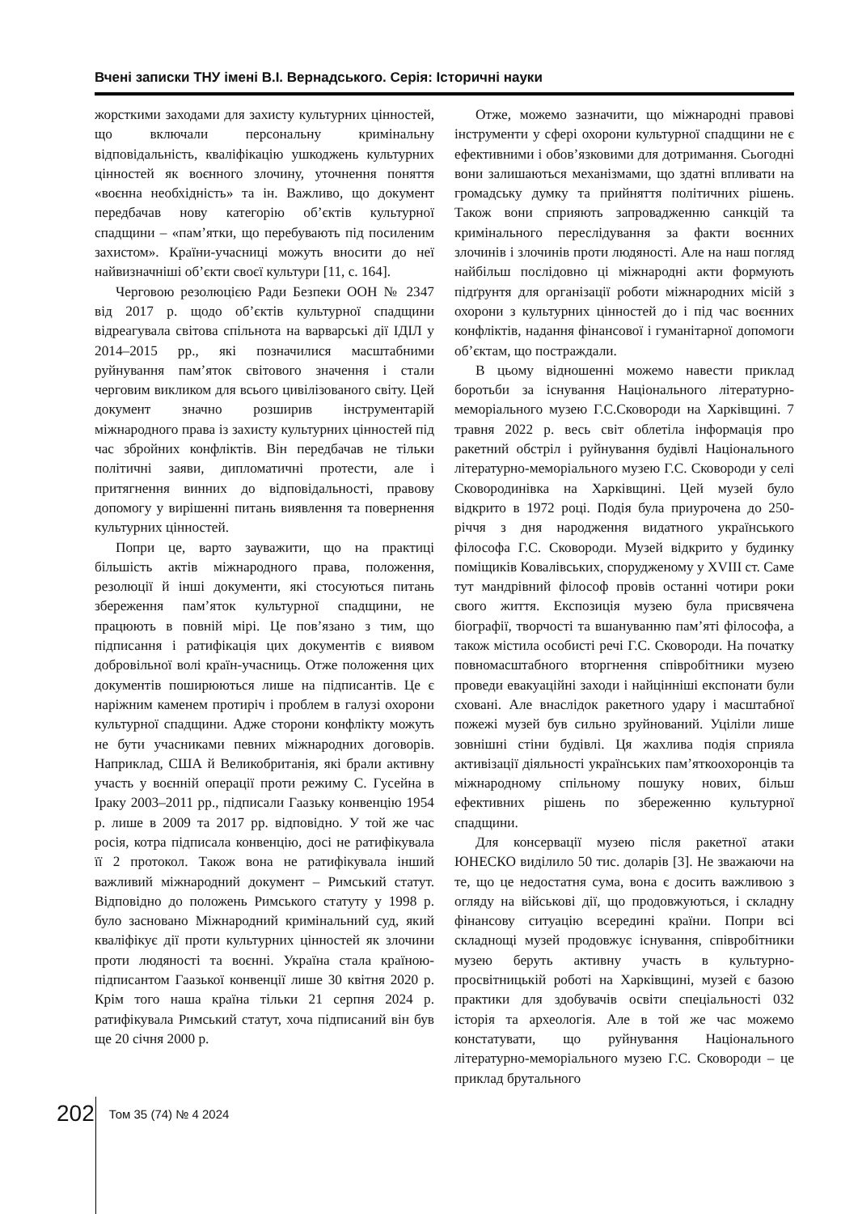Вчені записки ТНУ імені В.І. Вернадського. Серія: Історичні науки
жорсткими заходами для захисту культурних цінностей, що включали персональну кримінальну відповідальність, кваліфікацію ушкоджень культурних цінностей як воєнного злочину, уточнення поняття «воєнна необхідність» та ін. Важливо, що документ передбачав нову категорію об’єктів культурної спадщини – «пам’ятки, що перебувають під посиленим захистом». Країни-учасниці можуть вносити до неї найвизначніші об’єкти своєї культури [11, с. 164].
Черговою резолюцією Ради Безпеки ООН № 2347 від 2017 р. щодо об’єктів культурної спадщини відреагувала світова спільнота на варварські дії ІДІЛ у 2014–2015 рр., які позначилися масштабними руйнування пам’яток світового значення і стали черговим викликом для всього цивілізованого світу. Цей документ значно розширив інструментарій міжнародного права із захисту культурних цінностей під час збройних конфліктів. Він передбачав не тільки політичні заяви, дипломатичні протести, але і притягнення винних до відповідальності, правову допомогу у вирішенні питань виявлення та повернення культурних цінностей.
Попри це, варто зауважити, що на практиці більшість актів міжнародного права, положення, резолюції й інші документи, які стосуються питань збереження пам’яток культурної спадщини, не працюють в повній мірі. Це пов’язано з тим, що підписання і ратифікація цих документів є виявом добровільної волі країн-учасниць. Отже положення цих документів поширюються лише на підписантів. Це є наріжним каменем протиріч і проблем в галузі охорони культурної спадщини. Адже сторони конфлікту можуть не бути учасниками певних міжнародних договорів. Наприклад, США й Великобританія, які брали активну участь у воєнній операції проти режиму С. Гусейна в Іраку 2003–2011 рр., підписали Гаазьку конвенцію 1954 р. лише в 2009 та 2017 рр. відповідно. У той же час росія, котра підписала конвенцію, досі не ратифікувала її 2 протокол. Також вона не ратифікувала інший важливий міжнародний документ – Римський статут. Відповідно до положень Римського статуту у 1998 р. було засновано Міжнародний кримінальний суд, який кваліфікує дії проти культурних цінностей як злочини проти людяності та воєнні. Україна стала країною-підписантом Гаазької конвенції лише 30 квітня 2020 р. Крім того наша країна тільки 21 серпня 2024 р. ратифікувала Римський статут, хоча підписаний він був ще 20 січня 2000 р.
Отже, можемо зазначити, що міжнародні правові інструменти у сфері охорони культурної спадщини не є ефективними і обов’язковими для дотримання. Сьогодні вони залишаються механізмами, що здатні впливати на громадську думку та прийняття політичних рішень. Також вони сприяють запровадженню санкцій та кримінального переслідування за факти воєнних злочинів і злочинів проти людяності. Але на наш погляд найбільш послідовно ці міжнародні акти формують підґрунтя для організації роботи міжнародних місій з охорони з культурних цінностей до і під час воєнних конфліктів, надання фінансової і гуманітарної допомоги об’єктам, що постраждали.
В цьому відношенні можемо навести приклад боротьби за існування Національного літературно-меморіального музею Г.С.Сковороди на Харківщині. 7 травня 2022 р. весь світ облетіла інформація про ракетний обстріл і руйнування будівлі Національного літературно-меморіального музею Г.С. Сковороди у селі Сковородинівка на Харківщині. Цей музей було відкрито в 1972 році. Подія була приурочена до 250-річчя з дня народження видатного українського філософа Г.С. Сковороди. Музей відкрито у будинку поміщиків Ковалівських, спорудженому у XVIII ст. Саме тут мандрівний філософ провів останні чотири роки свого життя. Експозиція музею була присвячена біографії, творчості та вшануванню пам’яті філософа, а також містила особисті речі Г.С. Сковороди. На початку повномасштабного вторгнення співробітники музею проведи евакуаційні заходи і найцінніші експонати були сховані. Але внаслідок ракетного удару і масштабної пожежі музей був сильно зруйнований. Уціліли лише зовнішні стіни будівлі. Ця жахлива подія сприяла активізації діяльності українських пам’яткоохоронців та міжнародному спільному пошуку нових, більш ефективних рішень по збереженню культурної спадщини.
Для консервації музею після ракетної атаки ЮНЕСКО виділило 50 тис. доларів [3]. Не зважаючи на те, що це недостатня сума, вона є досить важливою з огляду на військові дії, що продовжуються, і складну фінансову ситуацію всередині країни. Попри всі складнощі музей продовжує існування, співробітники музею беруть активну участь в культурно-просвітницькій роботі на Харківщині, музей є базою практики для здобувачів освіти спеціальності 032 історія та археологія. Але в той же час можемо констатувати, що руйнування Національного літературно-меморіального музею Г.С. Сковороди – це приклад брутального
202 Том 35 (74) № 4 2024